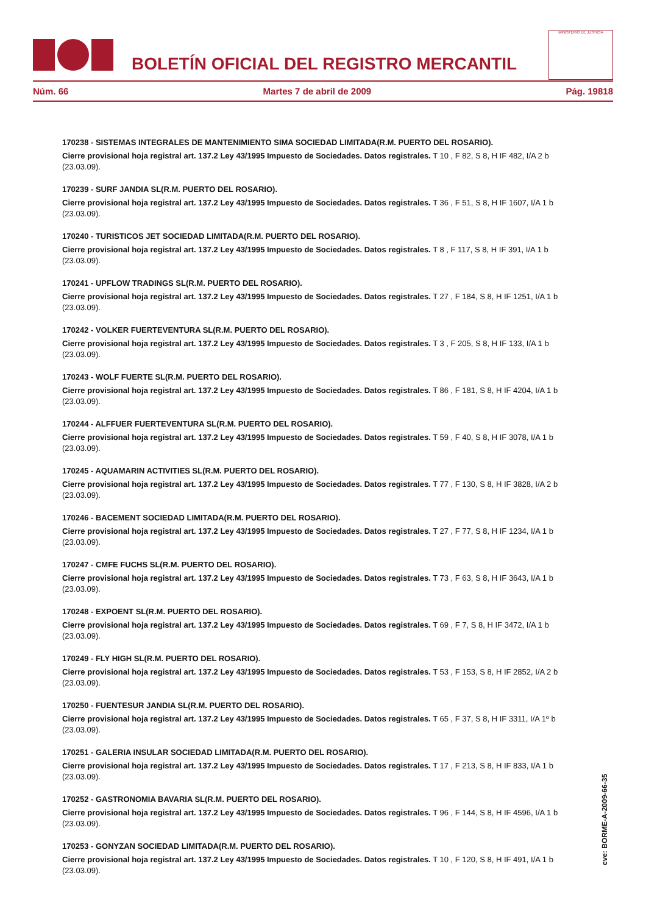BOLETÍN OFICIAL DEL REGISTRO MERCANTIL
MINISTERIO DE JUSTICIA
Núm. 66 Martes 7 de abril de 2009 Pág. 19818
170238 - SISTEMAS INTEGRALES DE MANTENIMIENTO SIMA SOCIEDAD LIMITADA(R.M. PUERTO DEL ROSARIO).
Cierre provisional hoja registral art. 137.2 Ley 43/1995 Impuesto de Sociedades. Datos registrales. T 10 , F 82, S 8, H IF 482, I/A 2 b (23.03.09).
170239 - SURF JANDIA SL(R.M. PUERTO DEL ROSARIO).
Cierre provisional hoja registral art. 137.2 Ley 43/1995 Impuesto de Sociedades. Datos registrales. T 36 , F 51, S 8, H IF 1607, I/A 1 b (23.03.09).
170240 - TURISTICOS JET SOCIEDAD LIMITADA(R.M. PUERTO DEL ROSARIO).
Cierre provisional hoja registral art. 137.2 Ley 43/1995 Impuesto de Sociedades. Datos registrales. T 8 , F 117, S 8, H IF 391, I/A 1 b (23.03.09).
170241 - UPFLOW TRADINGS SL(R.M. PUERTO DEL ROSARIO).
Cierre provisional hoja registral art. 137.2 Ley 43/1995 Impuesto de Sociedades. Datos registrales. T 27 , F 184, S 8, H IF 1251, I/A 1 b (23.03.09).
170242 - VOLKER FUERTEVENTURA SL(R.M. PUERTO DEL ROSARIO).
Cierre provisional hoja registral art. 137.2 Ley 43/1995 Impuesto de Sociedades. Datos registrales. T 3 , F 205, S 8, H IF 133, I/A 1 b (23.03.09).
170243 - WOLF FUERTE SL(R.M. PUERTO DEL ROSARIO).
Cierre provisional hoja registral art. 137.2 Ley 43/1995 Impuesto de Sociedades. Datos registrales. T 86 , F 181, S 8, H IF 4204, I/A 1 b (23.03.09).
170244 - ALFFUER FUERTEVENTURA SL(R.M. PUERTO DEL ROSARIO).
Cierre provisional hoja registral art. 137.2 Ley 43/1995 Impuesto de Sociedades. Datos registrales. T 59 , F 40, S 8, H IF 3078, I/A 1 b (23.03.09).
170245 - AQUAMARIN ACTIVITIES SL(R.M. PUERTO DEL ROSARIO).
Cierre provisional hoja registral art. 137.2 Ley 43/1995 Impuesto de Sociedades. Datos registrales. T 77 , F 130, S 8, H IF 3828, I/A 2 b (23.03.09).
170246 - BACEMENT SOCIEDAD LIMITADA(R.M. PUERTO DEL ROSARIO).
Cierre provisional hoja registral art. 137.2 Ley 43/1995 Impuesto de Sociedades. Datos registrales. T 27 , F 77, S 8, H IF 1234, I/A 1 b (23.03.09).
170247 - CMFE FUCHS SL(R.M. PUERTO DEL ROSARIO).
Cierre provisional hoja registral art. 137.2 Ley 43/1995 Impuesto de Sociedades. Datos registrales. T 73 , F 63, S 8, H IF 3643, I/A 1 b (23.03.09).
170248 - EXPOENT SL(R.M. PUERTO DEL ROSARIO).
Cierre provisional hoja registral art. 137.2 Ley 43/1995 Impuesto de Sociedades. Datos registrales. T 69 , F 7, S 8, H IF 3472, I/A 1 b (23.03.09).
170249 - FLY HIGH SL(R.M. PUERTO DEL ROSARIO).
Cierre provisional hoja registral art. 137.2 Ley 43/1995 Impuesto de Sociedades. Datos registrales. T 53 , F 153, S 8, H IF 2852, I/A 2 b (23.03.09).
170250 - FUENTESUR JANDIA SL(R.M. PUERTO DEL ROSARIO).
Cierre provisional hoja registral art. 137.2 Ley 43/1995 Impuesto de Sociedades. Datos registrales. T 65 , F 37, S 8, H IF 3311, I/A 1º b (23.03.09).
170251 - GALERIA INSULAR SOCIEDAD LIMITADA(R.M. PUERTO DEL ROSARIO).
Cierre provisional hoja registral art. 137.2 Ley 43/1995 Impuesto de Sociedades. Datos registrales. T 17 , F 213, S 8, H IF 833, I/A 1 b (23.03.09).
170252 - GASTRONOMIA BAVARIA SL(R.M. PUERTO DEL ROSARIO).
Cierre provisional hoja registral art. 137.2 Ley 43/1995 Impuesto de Sociedades. Datos registrales. T 96 , F 144, S 8, H IF 4596, I/A 1 b (23.03.09).
170253 - GONYZAN SOCIEDAD LIMITADA(R.M. PUERTO DEL ROSARIO).
Cierre provisional hoja registral art. 137.2 Ley 43/1995 Impuesto de Sociedades. Datos registrales. T 10 , F 120, S 8, H IF 491, I/A 1 b (23.03.09).
cve: BORME-A-2009-66-35